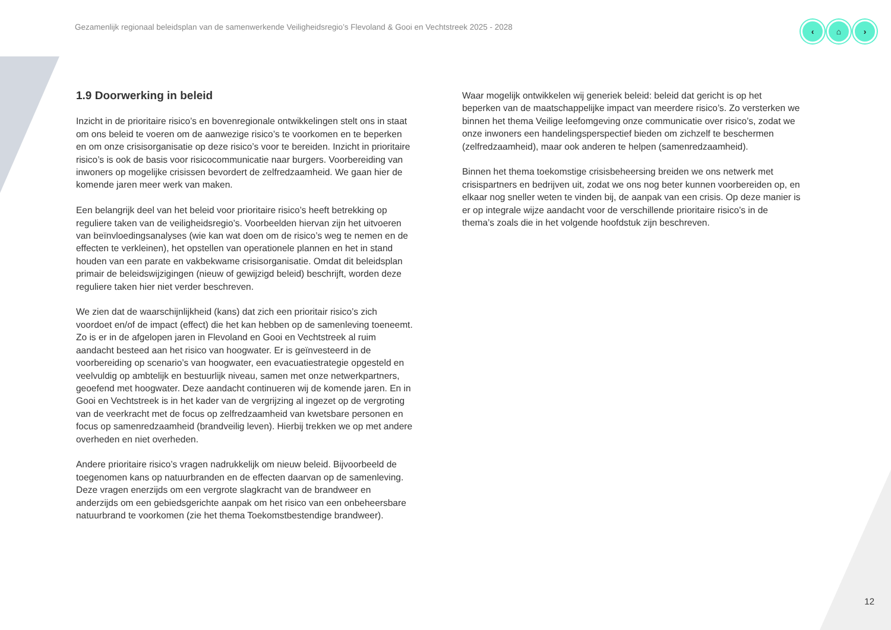Gezamenlijk regionaal beleidsplan van de samenwerkende Veiligheidsregio’s Flevoland & Gooi en Vechtstreek 2025 - 2028
‹ ⌂ ›
1.9 Doorwerking in beleid
Inzicht in de prioritaire risico’s en bovenregionale ontwikkelingen stelt ons in staat om ons beleid te voeren om de aanwezige risico’s te voorkomen en te beperken en om onze crisisorganisatie op deze risico’s voor te bereiden. Inzicht in prioritaire risico’s is ook de basis voor risicocommunicatie naar burgers. Voorbereiding van inwoners op mogelijke crisissen bevordert de zelfredzaamheid. We gaan hier de komende jaren meer werk van maken.
Een belangrijk deel van het beleid voor prioritaire risico’s heeft betrekking op reguliere taken van de veiligheidsregio’s. Voorbeelden hiervan zijn het uitvoeren van beïnvloedingsanalyses (wie kan wat doen om de risico’s weg te nemen en de effecten te verkleinen), het opstellen van operationele plannen en het in stand houden van een parate en vakbekwame crisisorganisatie. Omdat dit beleidsplan primair de beleidswijzigingen (nieuw of gewijzigd beleid) beschrijft, worden deze reguliere taken hier niet verder beschreven.
We zien dat de waarschijnlijkheid (kans) dat zich een prioritair risico’s zich voordoet en/of de impact (effect) die het kan hebben op de samenleving toeneemt. Zo is er in de afgelopen jaren in Flevoland en Gooi en Vechtstreek al ruim aandacht besteed aan het risico van hoogwater. Er is geïnvesteerd in de voorbereiding op scenario’s van hoogwater, een evacuatiestrategie opgesteld en veelvuldig op ambtelijk en bestuurlijk niveau, samen met onze netwerkpartners, geoefend met hoogwater. Deze aandacht continueren wij de komende jaren. En in Gooi en Vechtstreek is in het kader van de vergrijzing al ingezet op de vergroting van de veerkracht met de focus op zelfredzaamheid van kwetsbare personen en focus op samenredzaamheid (brandveilig leven). Hierbij trekken we op met andere overheden en niet overheden.
Andere prioritaire risico’s vragen nadrukkelijk om nieuw beleid. Bijvoorbeeld de toegenomen kans op natuurbranden en de effecten daarvan op de samenleving. Deze vragen enerzijds om een vergrote slagkracht van de brandweer en anderzijds om een gebiedsgerichte aanpak om het risico van een onbeheersbare natuurbrand te voorkomen (zie het thema Toekomstbestendige brandweer).
Waar mogelijk ontwikkelen wij generiek beleid: beleid dat gericht is op het beperken van de maatschappelijke impact van meerdere risico’s. Zo versterken we binnen het thema Veilige leefomgeving onze communicatie over risico’s, zodat we onze inwoners een handelingsperspectief bieden om zichzelf te beschermen (zelfredzaamheid), maar ook anderen te helpen (samenredzaamheid).
Binnen het thema toekomstige crisisbeheersing breiden we ons netwerk met crisispartners en bedrijven uit, zodat we ons nog beter kunnen voorbereiden op, en elkaar nog sneller weten te vinden bij, de aanpak van een crisis. Op deze manier is er op integrale wijze aandacht voor de verschillende prioritaire risico’s in de thema’s zoals die in het volgende hoofdstuk zijn beschreven.
12